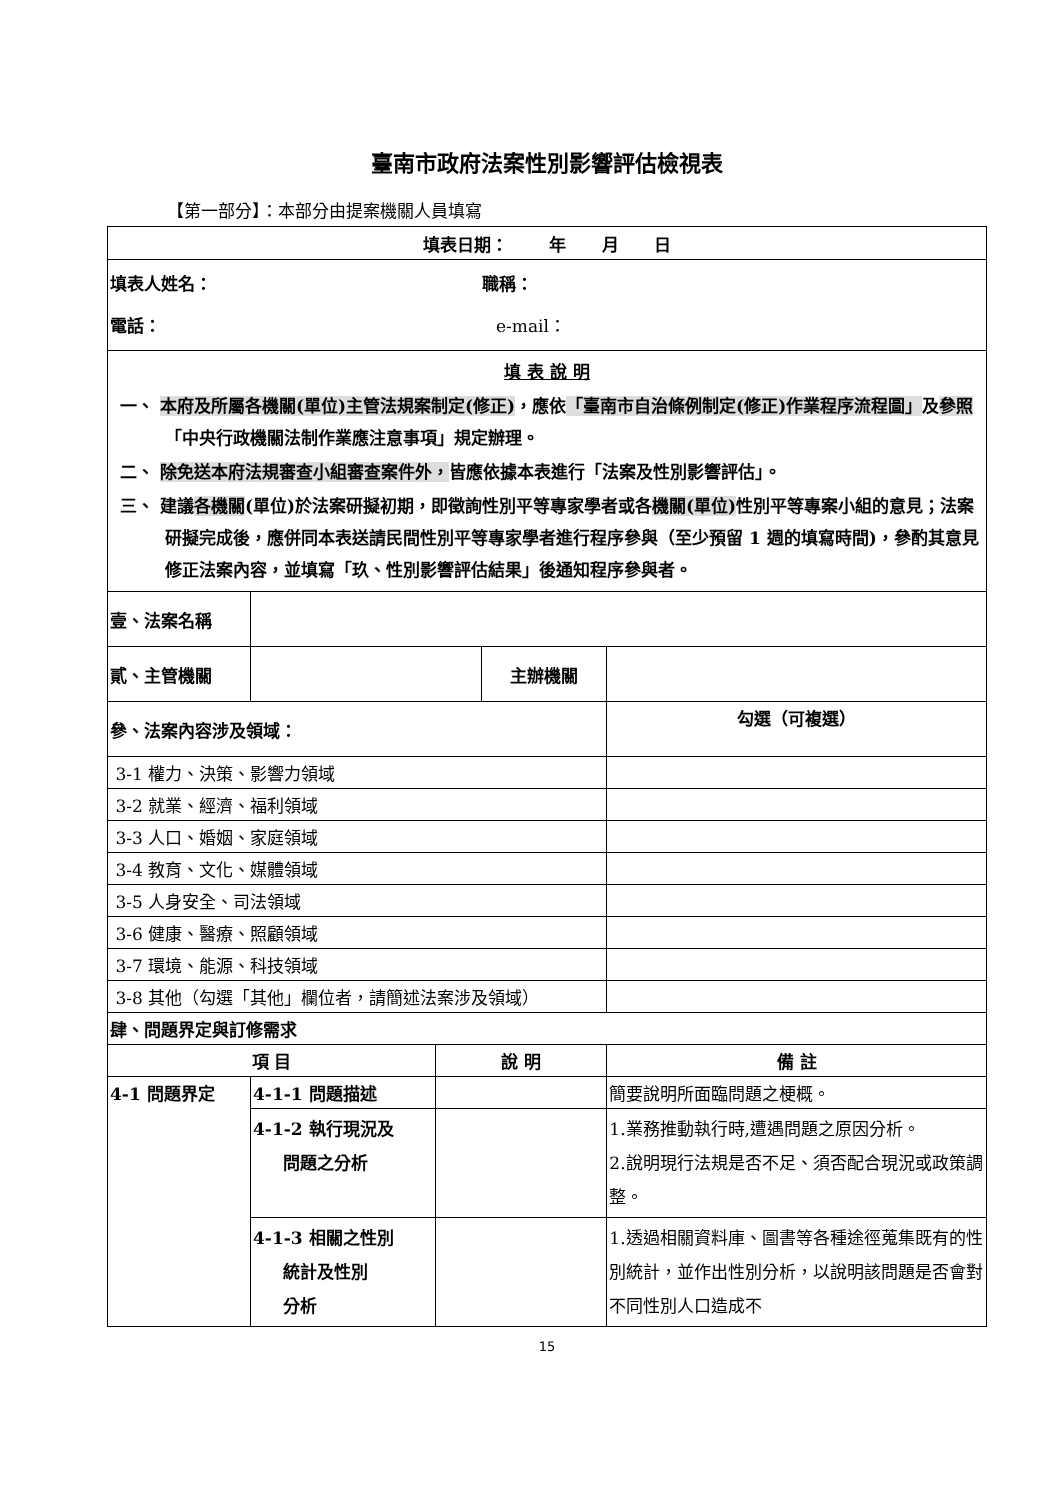臺南市政府法案性別影響評估檢視表
【第一部分】：本部分由提案機關人員填寫
| 填表日期： 年 月 日 | | | | |
| 填表人姓名： 職稱： 電話： e-mail： | | | | |
| 填 表 說 明 一、 本府及所屬各機關(單位)主管法規案制定(修正) ，應依 「臺南市自治條例制定(修正)作業程序流程圖」 及 參照 「中央行政機關法制作業應注意事項」規定辦理。 二、 除免送本府法規審查小組審查案件外， 皆應依據本表進行「法案及性別影響評估」。 三、 建議 各機關 (單位)於法案研擬初期，即徵詢性別平等專家學者或各 機關(單位) 性別平等專案小組的意見；法案研擬完成後，應併同本表送請民間性別平等專家學者進行程序參與（至少預留 1 週的填寫時間)，參酌其意見修正法案內容，並填寫「玖、性別影響評估結果」後通知程序參與者。 | | | | |
| 壹、法案名稱 | | | | |
| 貳、主管機關 | | | 主辦機關 | |
| 參、法案內容涉及領域： | | | | 勾選（可複選） |
| 3-1 權力、決策、影響力領域 | | | | |
| 3-2 就業、經濟、福利領域 | | | | |
| 3-3 人口、婚姻、家庭領域 | | | | |
| 3-4 教育、文化、媒體領域 | | | | |
| 3-5 人身安全、司法領域 | | | | |
| 3-6 健康、醫療、照顧領域 | | | | |
| 3-7 環境、能源、科技領域 | | | | |
| 3-8 其他（勾選「其他」欄位者，請簡述法案涉及領域） | | | | |
| 肆、問題界定與訂修需求 | | | | |
| 項 目 | | 說 明 | | 備 註 |
| 4-1 問題界定 | 4-1-1 問題描述 | | | 簡要說明所面臨問題之梗概。 |
| | 4-1-2 執行現況及 問題之分析 | | | 1.業務推動執行時,遭遇問題之原因分析。 2.說明現行法規是否不足、須否配合現況或政策調整。 |
| | 4-1-3 相關之性別 統計及性別 分析 | | | 1.透過相關資料庫、圖書等各種途徑蒐集既有的性別統計，並作出性別分析，以說明該問題是否會對不同性別人口造成不 |
15